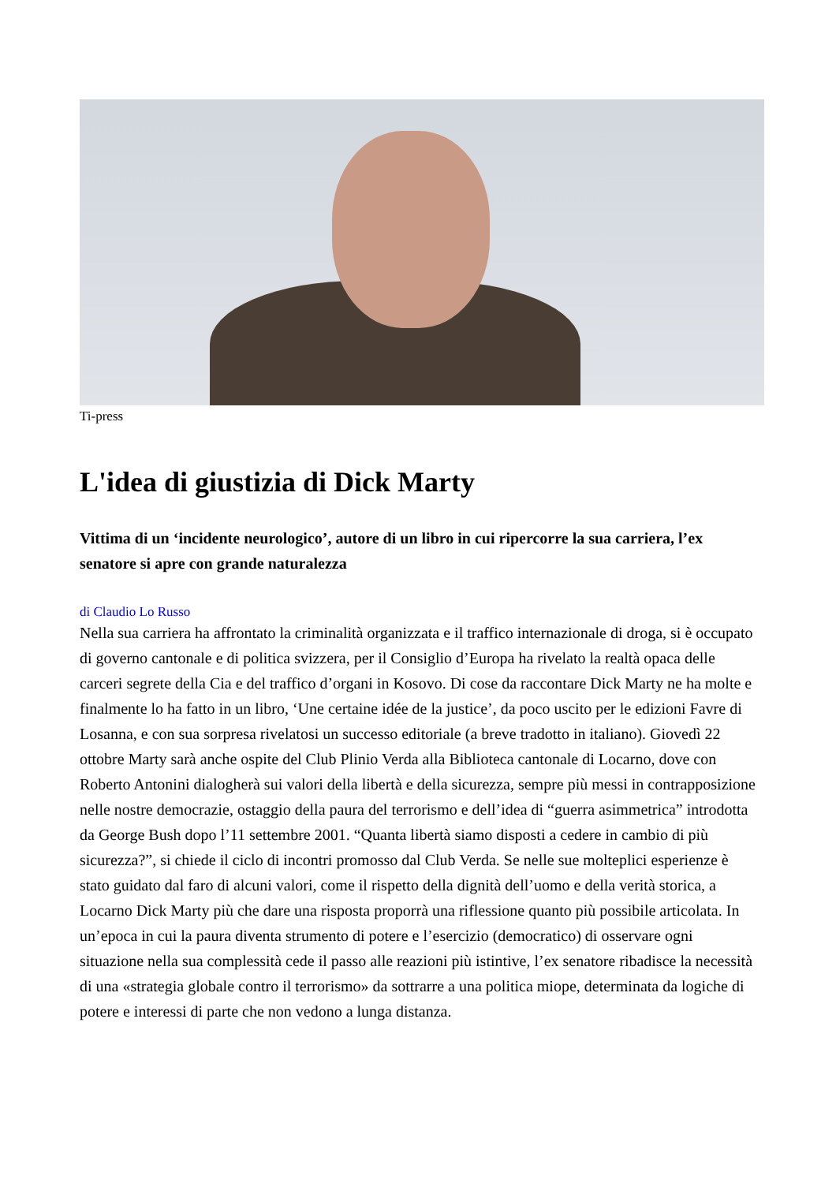Ti-press
L'idea di giustizia di Dick Marty
Vittima di un ‘incidente neurologico’, autore di un libro in cui ripercorre la sua carriera, l’ex senatore si apre con grande naturalezza
di Claudio Lo Russo
Nella sua carriera ha affrontato la criminalità organizzata e il traffico internazionale di droga, si è occupato di governo cantonale e di politica svizzera, per il Consiglio d’Europa ha rivelato la realtà opaca delle carceri segrete della Cia e del traffico d’organi in Kosovo. Di cose da raccontare Dick Marty ne ha molte e finalmente lo ha fatto in un libro, ‘Une certaine idée de la justice’, da poco uscito per le edizioni Favre di Losanna, e con sua sorpresa rivelatosi un successo editoriale (a breve tradotto in italiano). Giovedì 22 ottobre Marty sarà anche ospite del Club Plinio Verda alla Biblioteca cantonale di Locarno, dove con Roberto Antonini dialogherà sui valori della libertà e della sicurezza, sempre più messi in contrapposizione nelle nostre democrazie, ostaggio della paura del terrorismo e dell’idea di “guerra asimmetrica” introdotta da George Bush dopo l’11 settembre 2001. “Quanta libertà siamo disposti a cedere in cambio di più sicurezza?”, si chiede il ciclo di incontri promosso dal Club Verda. Se nelle sue molteplici esperienze è stato guidato dal faro di alcuni valori, come il rispetto della dignità dell’uomo e della verità storica, a Locarno Dick Marty più che dare una risposta proporrà una riflessione quanto più possibile articolata. In un’epoca in cui la paura diventa strumento di potere e l’esercizio (democratico) di osservare ogni situazione nella sua complessità cede il passo alle reazioni più istintive, l’ex senatore ribadisce la necessità di una «strategia globale contro il terrorismo» da sottrarre a una politica miope, determinata da logiche di potere e interessi di parte che non vedono a lunga distanza.